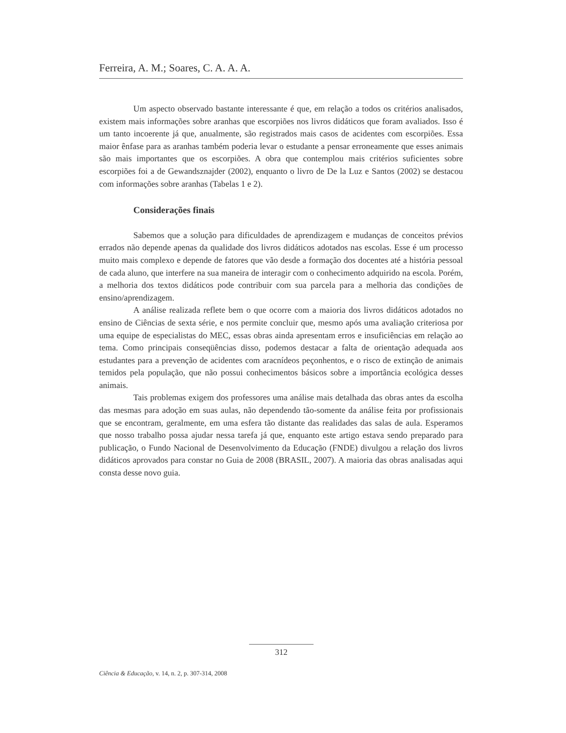Ferreira, A. M.; Soares, C. A. A. A.
Um aspecto observado bastante interessante é que, em relação a todos os critérios analisados, existem mais informações sobre aranhas que escorpiões nos livros didáticos que foram avaliados. Isso é um tanto incoerente já que, anualmente, são registrados mais casos de acidentes com escorpiões. Essa maior ênfase para as aranhas também poderia levar o estudante a pensar erroneamente que esses animais são mais importantes que os escorpiões. A obra que contemplou mais critérios suficientes sobre escorpiões foi a de Gewandsznajder (2002), enquanto o livro de De la Luz e Santos (2002) se destacou com informações sobre aranhas (Tabelas 1 e 2).
Considerações finais
Sabemos que a solução para dificuldades de aprendizagem e mudanças de conceitos prévios errados não depende apenas da qualidade dos livros didáticos adotados nas escolas. Esse é um processo muito mais complexo e depende de fatores que vão desde a formação dos docentes até a história pessoal de cada aluno, que interfere na sua maneira de interagir com o conhecimento adquirido na escola. Porém, a melhoria dos textos didáticos pode contribuir com sua parcela para a melhoria das condições de ensino/aprendizagem.
A análise realizada reflete bem o que ocorre com a maioria dos livros didáticos adotados no ensino de Ciências de sexta série, e nos permite concluir que, mesmo após uma avaliação criteriosa por uma equipe de especialistas do MEC, essas obras ainda apresentam erros e insuficiências em relação ao tema. Como principais conseqüências disso, podemos destacar a falta de orientação adequada aos estudantes para a prevenção de acidentes com aracnídeos peçonhentos, e o risco de extinção de animais temidos pela população, que não possui conhecimentos básicos sobre a importância ecológica desses animais.
Tais problemas exigem dos professores uma análise mais detalhada das obras antes da escolha das mesmas para adoção em suas aulas, não dependendo tão-somente da análise feita por profissionais que se encontram, geralmente, em uma esfera tão distante das realidades das salas de aula. Esperamos que nosso trabalho possa ajudar nessa tarefa já que, enquanto este artigo estava sendo preparado para publicação, o Fundo Nacional de Desenvolvimento da Educação (FNDE) divulgou a relação dos livros didáticos aprovados para constar no Guia de 2008 (BRASIL, 2007). A maioria das obras analisadas aqui consta desse novo guia.
312
Ciência & Educação, v. 14, n. 2, p. 307-314, 2008